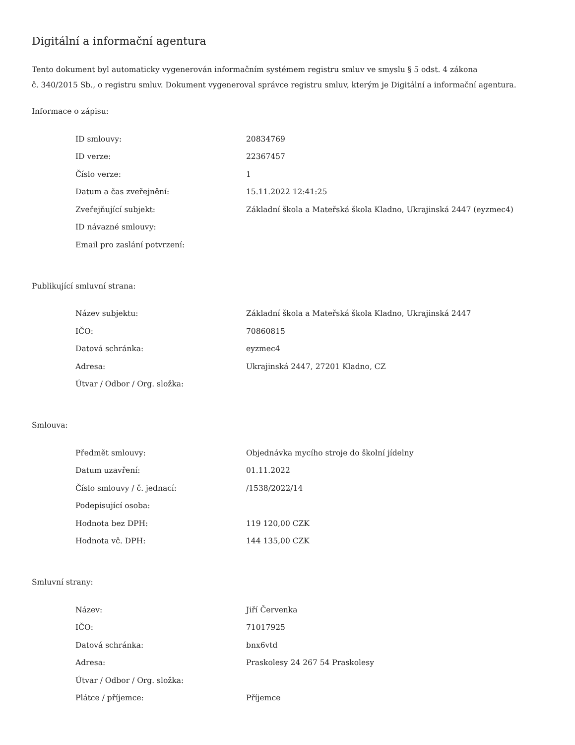Digitální a informační agentura
Tento dokument byl automaticky vygenerován informačním systémem registru smluv ve smyslu § 5 odst. 4 zákona
č. 340/2015 Sb., o registru smluv. Dokument vygeneroval správce registru smluv, kterým je Digitální a informační agentura.
Informace o zápisu:
| ID smlouvy: | 20834769 |
| ID verze: | 22367457 |
| Číslo verze: | 1 |
| Datum a čas zveřejnění: | 15.11.2022 12:41:25 |
| Zveřejňující subjekt: | Základní škola a Mateřská škola Kladno, Ukrajinská 2447 (eyzmec4) |
| ID návazné smlouvy: | |
| Email pro zaslání potvrzení: | |
Publikující smluvní strana:
| Název subjektu: | Základní škola a Mateřská škola Kladno, Ukrajinská 2447 |
| IČO: | 70860815 |
| Datová schránka: | eyzmec4 |
| Adresa: | Ukrajinská 2447, 27201 Kladno, CZ |
| Útvar / Odbor / Org. složka: | |
Smlouva:
| Předmět smlouvy: | Objednávka mycího stroje do školní jídelny |
| Datum uzavření: | 01.11.2022 |
| Číslo smlouvy / č. jednací: | /1538/2022/14 |
| Podepisující osoba: | |
| Hodnota bez DPH: | 119 120,00 CZK |
| Hodnota vč. DPH: | 144 135,00 CZK |
Smluvní strany:
| Název: | Jiří Červenka |
| IČO: | 71017925 |
| Datová schránka: | bnx6vtd |
| Adresa: | Praskolesy 24 267 54 Praskolesy |
| Útvar / Odbor / Org. složka: | |
| Plátce / příjemce: | Příjemce |